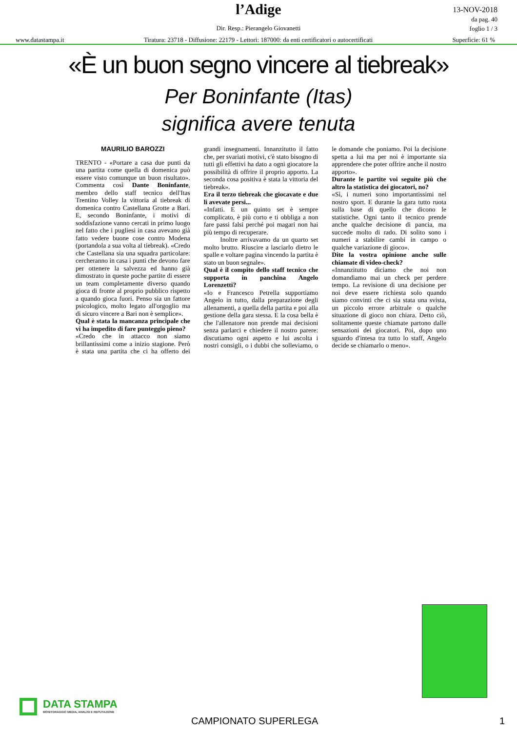l’Adige
Dir. Resp.: Pierangelo Giovanetti
13-NOV-2018
da pag. 40
foglio 1 / 3
www.datastampa.it Tiratura: 23718 - Diffusione: 22179 - Lettori: 187000: da enti certificatori o autocertificati Superficie: 61 %
«È un buon segno vincere al tiebreak»
Per Boninfante (Itas)
significa avere tenuta
MAURILIO BAROZZI
TRENTO - «Portare a casa due punti da una partita come quella di domenica può essere visto comunque un buon risultato». Commenta così Dante Boninfante, membro dello staff tecnico dell'Itas Trentino Volley la vittoria al tiebreak di domenica contro Castellana Grotte a Bari. E, secondo Boninfante, i motivi di soddisfazione vanno cercati in primo luogo nel fatto che i pugliesi in casa avevano già fatto vedere buone cose contro Modena (portandola a sua volta al tiebreak). «Credo che Castellana sia una squadra particolare: cercheranno in casa i punti che devono fare per ottenere la salvezza ed hanno già dimostrato in queste poche partite di essere un team completamente diverso quando gioca di fronte al proprio pubblico rispetto a quando gioca fuori. Penso sia un fattore psicologico, molto legato all'orgoglio ma di sicuro vincere a Bari non è semplice».
Qual è stata la mancanza principale che vi ha impedito di fare punteggio pieno?
«Credo che in attacco non siamo brillantissimi come a inizio stagione. Però è stata una partita che ci ha offerto dei grandi insegnamenti. Innanzitutto il fatto che, per svariati motivi, c'è stato bisogno di tutti gli effettivi ha dato a ogni giocatore la possibilità di offrire il proprio apporto. La seconda cosa positiva è stata la vittoria del tiebreak».
Era il terzo tiebreak che giocavate e due li avevate persi...
«Infatti. E un quinto set è sempre complicato, è più corto e ti obbliga a non fare passi falsi perché poi magari non hai più tempo di recuperare.
Inoltre arrivavamo da un quarto set molto brutto. Riuscire a lasciarlo dietro le spalle e voltare pagina vincendo la partita è stato un buon segnale».
Qual è il compito dello staff tecnico che supporta in panchina Angelo Lorenzetti?
«Io e Francesco Petrella supportiamo Angelo in tutto, dalla preparazione degli allenamenti, a quella della partita e poi alla gestione della gara stessa. E la cosa bella è che l'allenatore non prende mai decisioni senza parlarci e chiedere il nostro parere: discutiamo ogni aspetto e lui ascolta i nostri consigli, o i dubbi che solleviamo, o le domande che poniamo. Poi la decisione spetta a lui ma per noi è importante sia apprendere che poter offrire anche il nostro apporto».
Durante le partite voi seguite più che altro la statistica dei giocatori, no?
«Sì, i numeri sono importantissimi nel nostro sport. E durante la gara tutto ruota sulla base di quello che dicono le statistiche. Ogni tanto il tecnico prende anche qualche decisione di pancia, ma succede molto di rado. Di solito sono i numeri a stabilire cambi in campo o qualche variazione di gioco».
Dite la vostra opinione anche sulle chiamate di video-check?
«Innanzitutto diciamo che noi non domandiamo mai un check per perdere tempo. La revisione di una decisione per noi deve essere richiesta solo quando siamo convinti che ci sia stata una svista, un piccolo errore arbitrale o qualche situazione di gioco non chiara. Detto ciò, solitamente queste chiamate partono dalle sensazioni dei giocatori. Poi, dopo uno sguardo d'intesa tra tutto lo staff, Angelo decide se chiamarlo o meno».
DATA STAMPA
MONITORAGGIO MEDIA, ANALISI E REPUTAZIONE
CAMPIONATO SUPERLEGA 1